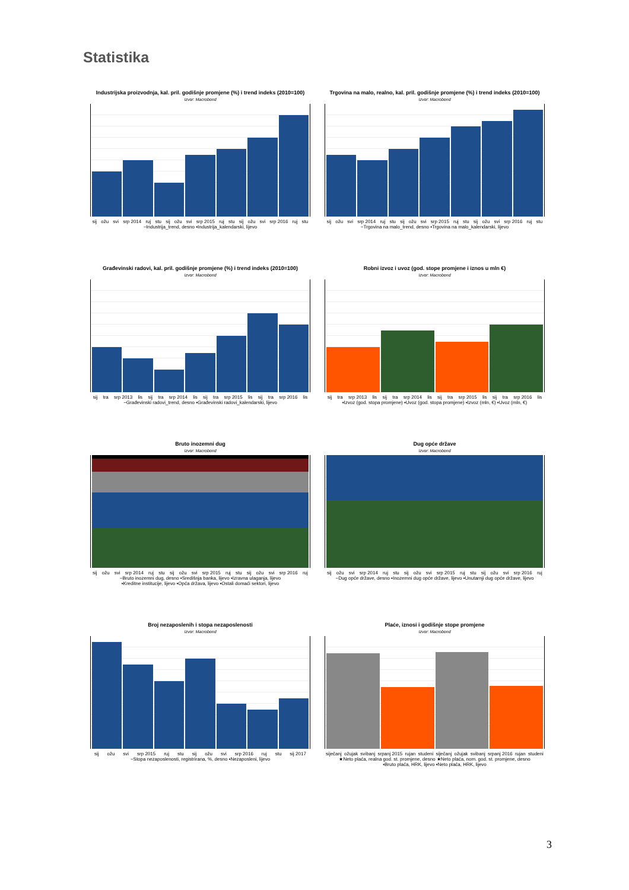Statistika
Industrijska proizvodnja, kal. pril. godišnje promjene (%) i trend indeks (2010=100)
Izvor: Macrobond
sij ožu svi srp 2014 ruj stu sij ožu svi srp 2015 ruj stu sij ožu svi srp 2016 ruj stu
−Industrija_trend, desno ▪Industrija_kalendarski, lijevo
Trgovina na malo, realno, kal. pril. godišnje promjene (%) i trend indeks (2010=100)
Izvor: Macrobond
sij ožu svi srp 2014 ruj stu sij ožu svi srp 2015 ruj stu sij ožu svi srp 2016 ruj stu
−Trgovina na malo_trend, desno ▪Trgovina na malo_kalendarski, lijevo
Građevinski radovi, kal. pril. godišnje promjene (%) i trend indeks (2010=100)
Izvor: Macrobond
sij tra srp 2013 lis sij tra srp 2014 lis sij tra srp 2015 lis sij tra srp 2016 lis
−Građevinski radovi_trend, desno ▪Građevinski radovi_kalendarski, lijevo
Robni izvoz i uvoz (god. stope promjene i iznos u mln €)
Izvor: Macrobond
sij tra srp 2013 lis sij tra srp 2014 lis sij tra srp 2015 lis sij tra srp 2016 lis
▪Izvoz (god. stopa promjene) ▪Uvoz (god. stopa promjene) ▪Izvoz (mln, €) ▪Uvoz (mln, €)
Bruto inozemni dug
Izvor: Macrobond
sij ožu svi srp 2014 ruj stu sij ožu svi srp 2015 ruj stu sij ožu svi srp 2016 ruj
−Bruto inozemni dug, desno ▪Središnja banka, lijevo ▪Izravna ulaganja, lijevo
▪Kreditne institucije, lijevo ▪Opća država, lijevo ▪Ostali domaći sektori, lijevo
Dug opće države
Izvor: Macrobond
sij ožu svi srp 2014 ruj stu sij ožu svi srp 2015 ruj stu sij ožu svi srp 2016 ruj
−Dug opće države, desno ▪Inozemni dug opće države, lijevo ▪Unutarnji dug opće države, lijevo
Broj nezaposlenih i stopa nezaposlenosti
Izvor: Macrobond
sij ožu svi srp 2015 ruj stu sij ožu svi srp 2016 ruj stu sij 2017
−Stopa nezaposlenosti, registrirana, %, desno ▪Nezaposleni, lijevo
Plaće, iznosi i godišnje stope promjene
Izvor: Macrobond
siječanj ožujak svibanj srpanj 2015 rujan studeni siječanj ožujak svibanj srpanj 2016 rujan studeni
★Neto plaća, realna god. st. promjene, desno ★Neto plaća, nom. god. st. promjene, desno
▪Bruto plaća, HRK, lijevo ▪Neto plaća, HRK, lijevo
3